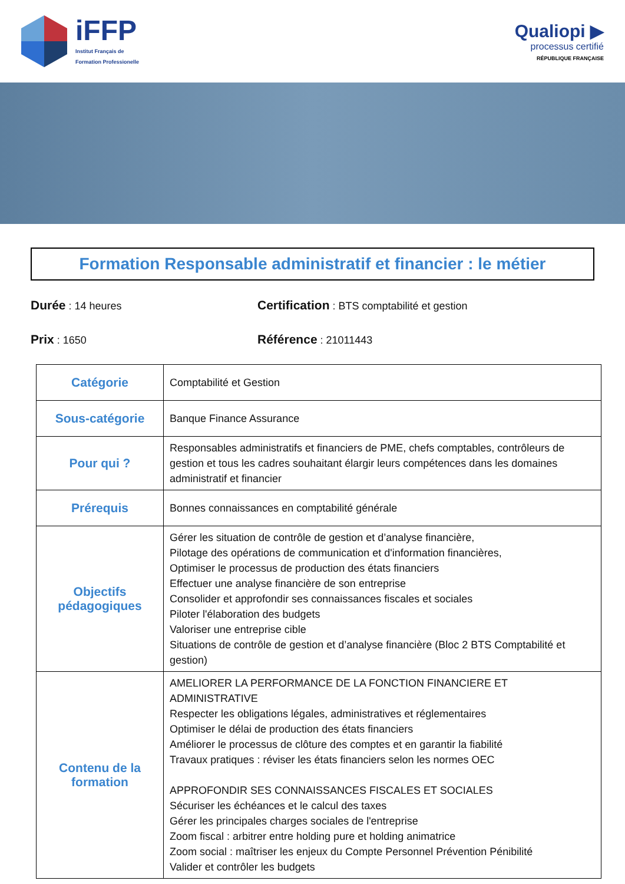iFFP
Institut Français de
Formation Professionelle
Qualiopi ▶
processus certifié
RÉPUBLIQUE FRANÇAISE
Formation Responsable administratif et financier : le métier
Durée : 14 heures
Certification : BTS comptabilité et gestion
Prix : 1650
Référence : 21011443
| Catégorie | Comptabilité et Gestion |
| Sous-catégorie | Banque Finance Assurance |
| Pour qui ? | Responsables administratifs et financiers de PME, chefs comptables, contrôleurs de gestion et tous les cadres souhaitant élargir leurs compétences dans les domaines administratif et financier |
| Prérequis | Bonnes connaissances en comptabilité générale |
| Objectifs pédagogiques | Gérer les situation de contrôle de gestion et d’analyse financière, Pilotage des opérations de communication et d'information financières, Optimiser le processus de production des états financiers Effectuer une analyse financière de son entreprise Consolider et approfondir ses connaissances fiscales et sociales Piloter l'élaboration des budgets Valoriser une entreprise cible Situations de contrôle de gestion et d’analyse financière (Bloc 2 BTS Comptabilité et gestion) |
| Contenu de la formation | AMELIORER LA PERFORMANCE DE LA FONCTION FINANCIERE ET ADMINISTRATIVE Respecter les obligations légales, administratives et réglementaires Optimiser le délai de production des états financiers Améliorer le processus de clôture des comptes et en garantir la fiabilité Travaux pratiques : réviser les états financiers selon les normes OEC APPROFONDIR SES CONNAISSANCES FISCALES ET SOCIALES Sécuriser les échéances et le calcul des taxes Gérer les principales charges sociales de l'entreprise Zoom fiscal : arbitrer entre holding pure et holding animatrice Zoom social : maîtriser les enjeux du Compte Personnel Prévention Pénibilité Valider et contrôler les budgets |